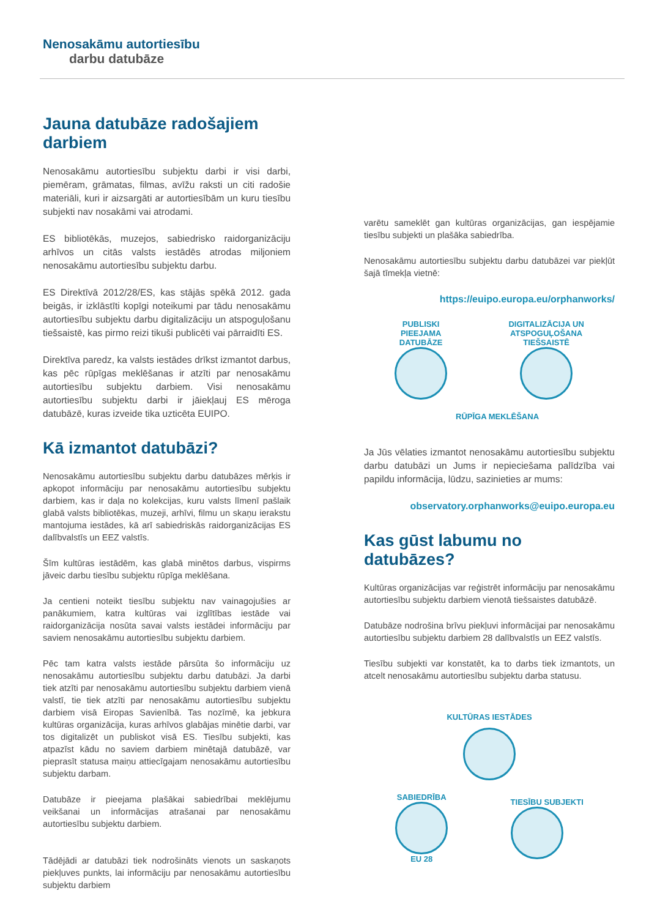Nenosakāmu autortiesību
darbu datubāze
Jauna datubāze radošajiem darbiem
Nenosakāmu autortiesību subjektu darbi ir visi darbi, piemēram, grāmatas, filmas, avīžu raksti un citi radošie materiāli, kuri ir aizsargāti ar autortiesībām un kuru tiesību subjekti nav nosakāmi vai atrodami.
ES bibliotēkās, muzejos, sabiedrisko raidorganizāciju arhīvos un citās valsts iestādēs atrodas miljoniem nenosakāmu autortiesību subjektu darbu.
ES Direktīvā 2012/28/ES, kas stājās spēkā 2012. gada beigās, ir izklāstīti kopīgi noteikumi par tādu nenosakāmu autortiesību subjektu darbu digitalizāciju un atspoguļošanu tiešsaistē, kas pirmo reizi tikuši publicēti vai pārraidīti ES.
Direktīva paredz, ka valsts iestādes drīkst izmantot darbus, kas pēc rūpīgas meklēšanas ir atzīti par nenosakāmu autortiesību subjektu darbiem. Visi nenosakāmu autortiesību subjektu darbi ir jāiekļauj ES mēroga datubāzē, kuras izveide tika uzticēta EUIPO.
Kā izmantot datubāzi?
Nenosakāmu autortiesību subjektu darbu datubāzes mērķis ir apkopot informāciju par nenosakāmu autortiesību subjektu darbiem, kas ir daļa no kolekcijas, kuru valsts līmenī pašlaik glabā valsts bibliotēkas, muzeji, arhīvi, filmu un skaņu ierakstu mantojuma iestādes, kā arī sabiedriskās raidorganizācijas ES dalībvalstīs un EEZ valstīs.
Šīm kultūras iestādēm, kas glabā minētos darbus, vispirms jāveic darbu tiesību subjektu rūpīga meklēšana.
Ja centieni noteikt tiesību subjektu nav vainagojušies ar panākumiem, katra kultūras vai izglītības iestāde vai raidorganizācija nosūta savai valsts iestādei informāciju par saviem nenosakāmu autortiesību subjektu darbiem.
Pēc tam katra valsts iestāde pārsūta šo informāciju uz nenosakāmu autortiesību subjektu darbu datubāzi. Ja darbi tiek atzīti par nenosakāmu autortiesību subjektu darbiem vienā valstī, tie tiek atzīti par nenosakāmu autortiesību subjektu darbiem visā Eiropas Savienībā. Tas nozīmē, ka jebkura kultūras organizācija, kuras arhīvos glabājas minētie darbi, var tos digitalizēt un publiskot visā ES. Tiesību subjekti, kas atpazīst kādu no saviem darbiem minētajā datubāzē, var pieprasīt statusa maiņu attiecīgajam nenosakāmu autortiesību subjektu darbam.
Datubāze ir pieejama plašākai sabiedrībai meklējumu veikšanai un informācijas atrašanai par nenosakāmu autortiesību subjektu darbiem.
Tādējādi ar datubāzi tiek nodrošināts vienots un saskaņots piekļuves punkts, lai informāciju par nenosakāmu autortiesību subjektu darbiem
varētu sameklēt gan kultūras organizācijas, gan iespējamie tiesību subjekti un plašāka sabiedrība.
Nenosakāmu autortiesību subjektu darbu datubāzei var piekļūt šajā tīmekļa vietnē:
https://euipo.europa.eu/orphanworks/
PUBLISKI
PIEEJAMA
DATUBĀZE
DIGITALIZĀCIJA UN
ATSPOGUĻOŠANA
TIEŠSAISTĒ
RŪPĪGA MEKLĒŠANA
Ja Jūs vēlaties izmantot nenosakāmu autortiesību subjektu darbu datubāzi un Jums ir nepieciešama palīdzība vai papildu informācija, lūdzu, sazinieties ar mums:
observatory.orphanworks@euipo.europa.eu
Kas gūst labumu no datubāzes?
Kultūras organizācijas var reģistrēt informāciju par nenosakāmu autortiesību subjektu darbiem vienotā tiešsaistes datubāzē.
Datubāze nodrošina brīvu piekļuvi informācijai par nenosakāmu autortiesību subjektu darbiem 28 dalībvalstīs un EEZ valstīs.
Tiesību subjekti var konstatēt, ka to darbs tiek izmantots, un atcelt nenosakāmu autortiesību subjektu darba statusu.
KULTŪRAS IESTĀDES
SABIEDRĪBA
EU 28
TIESĪBU SUBJEKTI